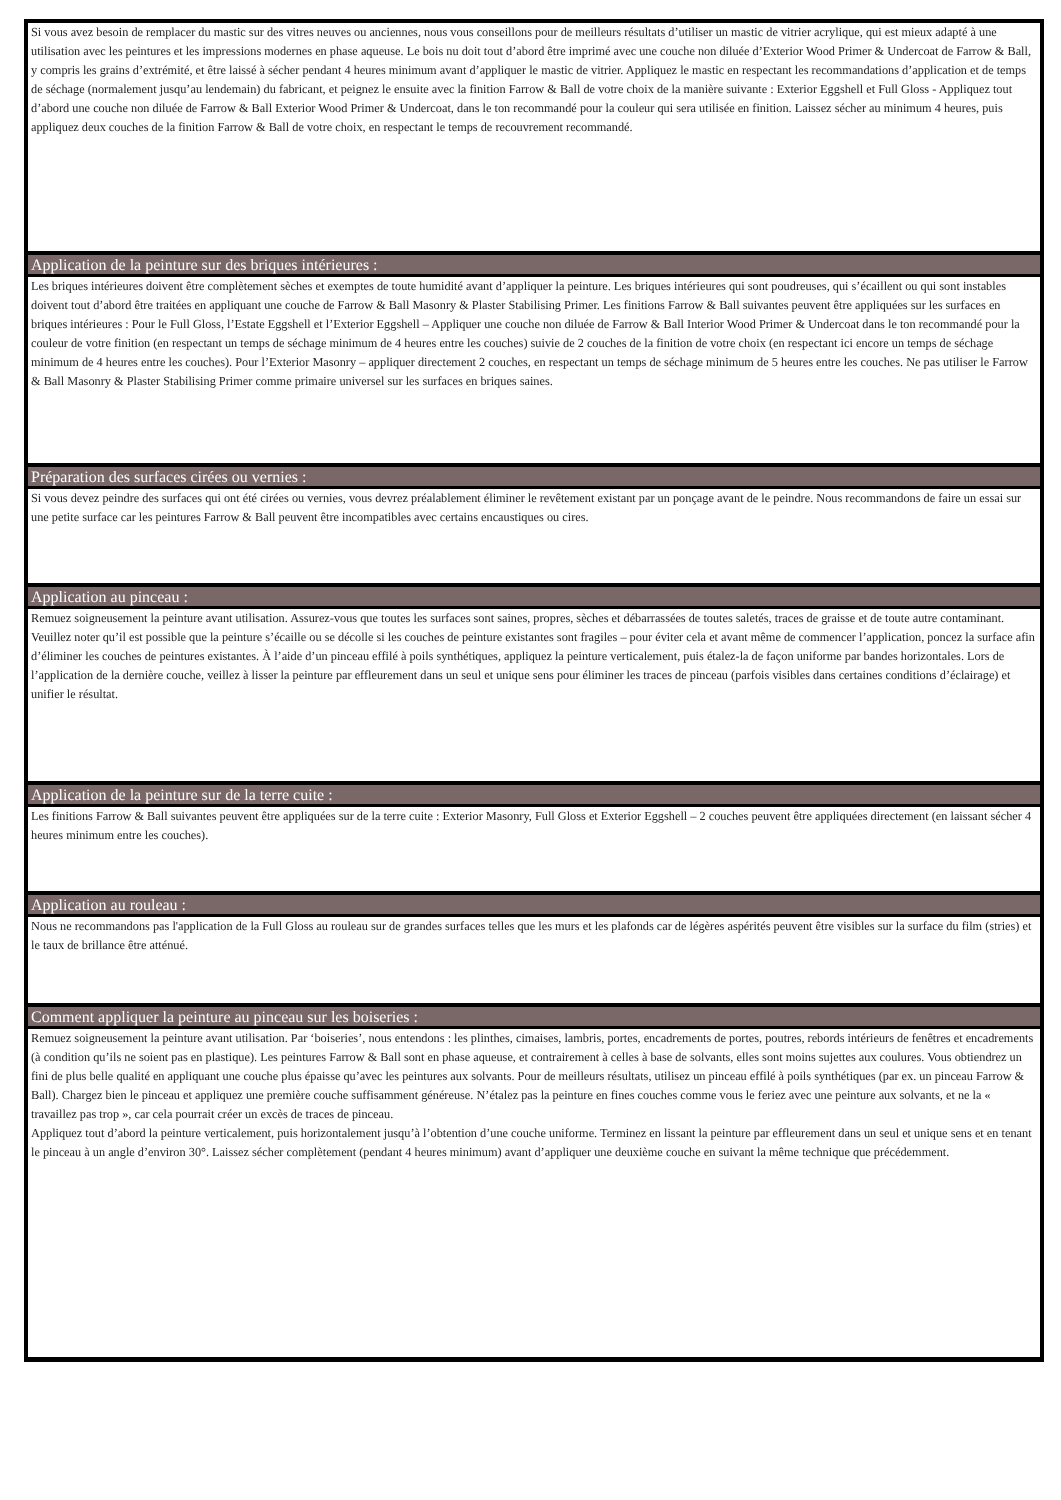Si vous avez besoin de remplacer du mastic sur des vitres neuves ou anciennes, nous vous conseillons pour de meilleurs résultats d’utiliser un mastic de vitrier acrylique, qui est mieux adapté à une utilisation avec les peintures et les impressions modernes en phase aqueuse. Le bois nu doit tout d’abord être imprimé avec une couche non diluée d’Exterior Wood Primer & Undercoat de Farrow & Ball, y compris les grains d’extrémité, et être laissé à sécher pendant 4 heures minimum avant d’appliquer le mastic de vitrier. Appliquez le mastic en respectant les recommandations d’application et de temps de séchage (normalement jusqu’au lendemain) du fabricant, et peignez le ensuite avec la finition Farrow & Ball de votre choix de la manière suivante : Exterior Eggshell et Full Gloss - Appliquez tout d’abord une couche non diluée de Farrow & Ball Exterior Wood Primer & Undercoat, dans le ton recommandé pour la couleur qui sera utilisée en finition. Laissez sécher au minimum 4 heures, puis appliquez deux couches de la finition Farrow & Ball de votre choix, en respectant le temps de recouvrement recommandé.
Application de la peinture sur des briques intérieures :
Les briques intérieures doivent être complètement sèches et exemptes de toute humidité avant d’appliquer la peinture. Les briques intérieures qui sont poudreuses, qui s’écaillent ou qui sont instables doivent tout d’abord être traitées en appliquant une couche de Farrow & Ball Masonry & Plaster Stabilising Primer. Les finitions Farrow & Ball suivantes peuvent être appliquées sur les surfaces en briques intérieures : Pour le Full Gloss, l’Estate Eggshell et l’Exterior Eggshell – Appliquer une couche non diluée de Farrow & Ball Interior Wood Primer & Undercoat dans le ton recommandé pour la couleur de votre finition (en respectant un temps de séchage minimum de 4 heures entre les couches) suivie de 2 couches de la finition de votre choix (en respectant ici encore un temps de séchage minimum de 4 heures entre les couches). Pour l’Exterior Masonry – appliquer directement 2 couches, en respectant un temps de séchage minimum de 5 heures entre les couches. Ne pas utiliser le Farrow & Ball Masonry & Plaster Stabilising Primer comme primaire universel sur les surfaces en briques saines.
Préparation des surfaces cirées ou vernies :
Si vous devez peindre des surfaces qui ont été cirées ou vernies, vous devrez préalablement éliminer le revêtement existant par un ponçage avant de le peindre. Nous recommandons de faire un essai sur une petite surface car les peintures Farrow & Ball peuvent être incompatibles avec certains encaustiques ou cires.
Application au pinceau :
Remuez soigneusement la peinture avant utilisation. Assurez-vous que toutes les surfaces sont saines, propres, sèches et débarrassées de toutes saletés, traces de graisse et de toute autre contaminant. Veuillez noter qu’il est possible que la peinture s’écaille ou se décolle si les couches de peinture existantes sont fragiles – pour éviter cela et avant même de commencer l’application, poncez la surface afin d’éliminer les couches de peintures existantes. À l’aide d’un pinceau effilé à poils synthétiques, appliquez la peinture verticalement, puis étalez-la de façon uniforme par bandes horizontales. Lors de l’application de la dernière couche, veillez à lisser la peinture par effleurement dans un seul et unique sens pour éliminer les traces de pinceau (parfois visibles dans certaines conditions d’éclairage) et unifier le résultat.
Application de la peinture sur de la terre cuite :
Les finitions Farrow & Ball suivantes peuvent être appliquées sur de la terre cuite : Exterior Masonry, Full Gloss et Exterior Eggshell – 2 couches peuvent être appliquées directement (en laissant sécher 4 heures minimum entre les couches).
Application au rouleau :
Nous ne recommandons pas l'application de la Full Gloss au rouleau sur de grandes surfaces telles que les murs et les plafonds car de légères aspérités peuvent être visibles sur la surface du film (stries) et le taux de brillance être atténué.
Comment appliquer la peinture au pinceau sur les boiseries :
Remuez soigneusement la peinture avant utilisation. Par ‘boiseries’, nous entendons : les plinthes, cimaises, lambris, portes, encadrements de portes, poutres, rebords intérieurs de fenêtres et encadrements (à condition qu’ils ne soient pas en plastique). Les peintures Farrow & Ball sont en phase aqueuse, et contrairement à celles à base de solvants, elles sont moins sujettes aux coulures. Vous obtiendrez un fini de plus belle qualité en appliquant une couche plus épaisse qu’avec les peintures aux solvants. Pour de meilleurs résultats, utilisez un pinceau effilé à poils synthétiques (par ex. un pinceau Farrow & Ball). Chargez bien le pinceau et appliquez une première couche suffisamment généreuse. N’étalez pas la peinture en fines couches comme vous le feriez avec une peinture aux solvants, et ne la « travaillez pas trop », car cela pourrait créer un excès de traces de pinceau.
Appliquez tout d’abord la peinture verticalement, puis horizontalement jusqu’à l’obtention d’une couche uniforme. Terminez en lissant la peinture par effleurement dans un seul et unique sens et en tenant le pinceau à un angle d’environ 30°. Laissez sécher complètement (pendant 4 heures minimum) avant d’appliquer une deuxième couche en suivant la même technique que précédemment.